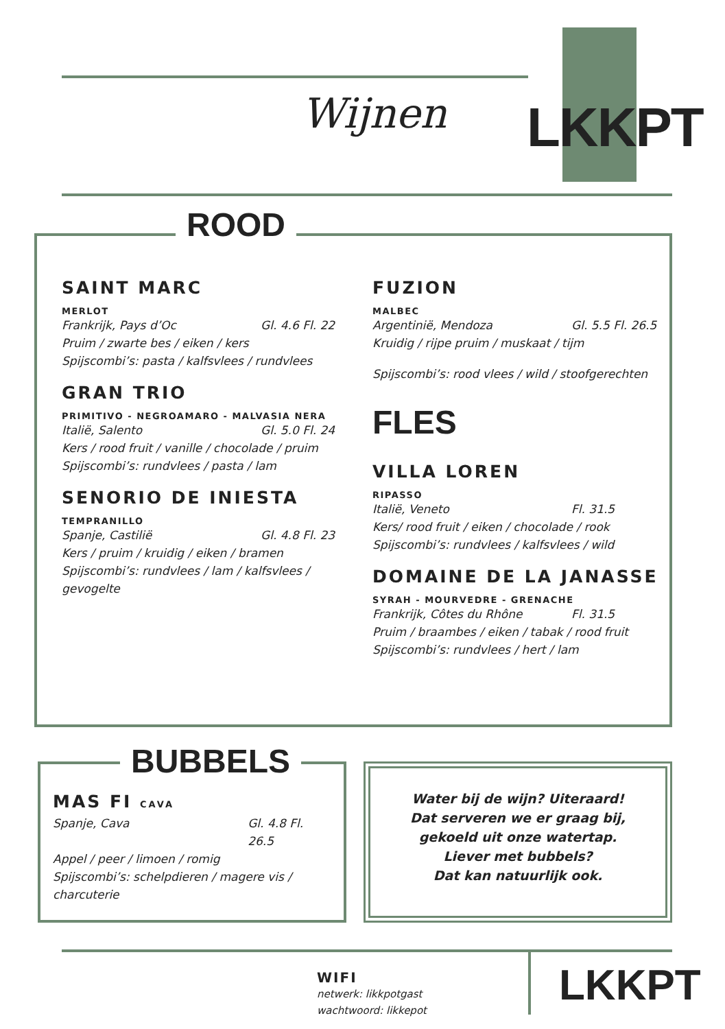LKKPT
Wijnen
ROOD
SAINT MARC
MERLOT
Frankrijk, Pays d’Oc Gl. 4.6 Fl. 22
Pruim / zwarte bes / eiken / kers
Spijscombi’s: pasta / kalfsvlees / rundvlees
GRAN TRIO
PRIMITIVO - NEGROAMARO - MALVASIA NERA
Italië, Salento Gl. 5.0 Fl. 24
Kers / rood fruit / vanille / chocolade / pruim
Spijscombi’s: rundvlees / pasta / lam
SENORIO DE INIESTA
TEMPRANILLO
Spanje, Castilië Gl. 4.8 Fl. 23
Kers / pruim / kruidig / eiken / bramen
Spijscombi’s: rundvlees / lam / kalfsvlees / gevogelte
FUZION
MALBEC
Argentinië, Mendoza Gl. 5.5 Fl. 26.5
Kruidig / rijpe pruim / muskaat / tijm
Spijscombi’s: rood vlees / wild / stoofgerechten
FLES
VILLA LOREN
RIPASSO
Italië, Veneto Fl. 31.5
Kers/ rood fruit / eiken / chocolade / rook
Spijscombi’s: rundvlees / kalfsvlees / wild
DOMAINE DE LA JANASSE
SYRAH - MOURVEDRE - GRENACHE
Frankrijk, Côtes du Rhône Fl. 31.5
Pruim / braambes / eiken / tabak / rood fruit
Spijscombi’s: rundvlees / hert / lam
MAS FI CAVA
Spanje, Cava Gl. 4.8 Fl. 26.5
Appel / peer / limoen / romig
Spijscombi’s: schelpdieren / magere vis / charcuterie
BUBBELS
Water bij de wijn? Uiteraard!
Dat serveren we er graag bij,
gekoeld uit onze watertap.
Liever met bubbels?
Dat kan natuurlijk ook.
WIFI
netwerk: likkpotgast
wachtwoord: likkepot
LKKPT